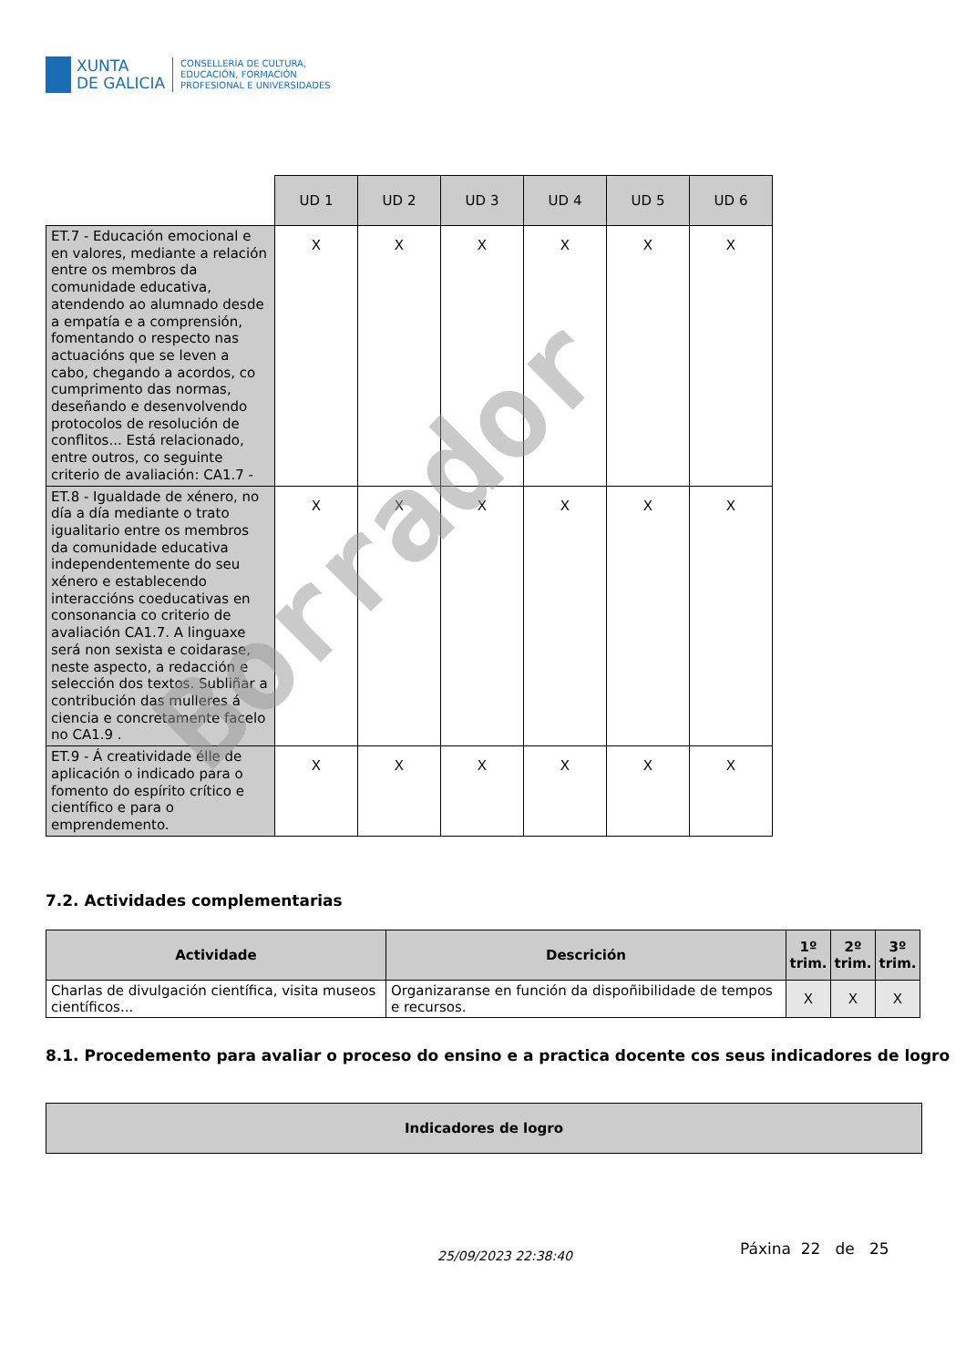XUNTA
DE GALICIA
CONSELLERÍA DE CULTURA,
EDUCACIÓN, FORMACIÓN
PROFESIONAL E UNIVERSIDADES
| | UD 1 | UD 2 | UD 3 | UD 4 | UD 5 | UD 6 |
| --- | --- | --- | --- | --- | --- | --- |
| ET.7 - Educación emocional e en valores, mediante a relación entre os membros da comunidade educativa, atendendo ao alumnado desde a empatía e a comprensión, fomentando o respecto nas actuacións que se leven a cabo, chegando a acordos, co cumprimento das normas, deseñando e desenvolvendo protocolos de resolución de conflitos... Está relacionado, entre outros, co seguinte criterio de avaliación: CA1.7 - | X | X | X | X | X | X |
| ET.8 - Igualdade de xénero, no día a día mediante o trato igualitario entre os membros da comunidade educativa independentemente do seu xénero e establecendo interaccións coeducativas en consonancia co criterio de avaliación CA1.7. A linguaxe será non sexista e coidarase, neste aspecto, a redacción e selección dos textos. Subliñar a contribución das mulleres á ciencia e concretamente facelo no CA1.9 . | X | X | X | X | X | X |
| ET.9 - Á creatividade élle de aplicación o indicado para o fomento do espírito crítico e científico e para o emprendemento. | X | X | X | X | X | X |
Borrador
7.2. Actividades complementarias
| Actividade | Descrición | 1º trim. | 2º trim. | 3º trim. |
| --- | --- | --- | --- | --- |
| Charlas de divulgación científica, visita museos científicos... | Organizaranse en función da dispoñibilidade de tempos e recursos. | X | X | X |
8.1. Procedemento para avaliar o proceso do ensino e a practica docente cos seus indicadores de logro
| Indicadores de logro |
| --- |
25/09/2023 22:38:40 Páxina 22 de 25